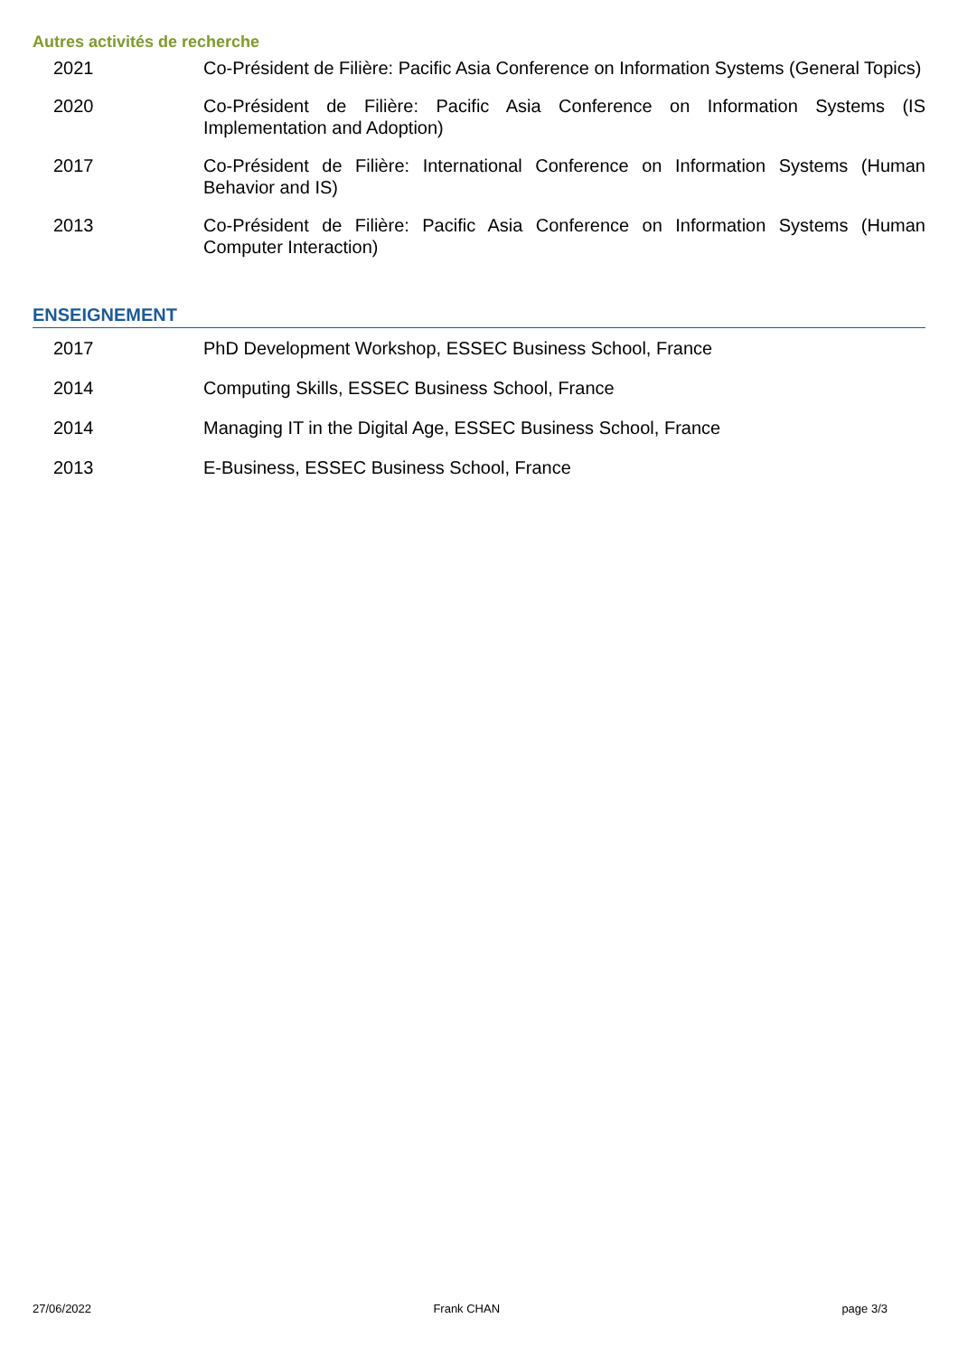Autres activités de recherche
2021 Co-Président de Filière: Pacific Asia Conference on Information Systems (General Topics)
2020 Co-Président de Filière: Pacific Asia Conference on Information Systems (IS Implementation and Adoption)
2017 Co-Président de Filière: International Conference on Information Systems (Human Behavior and IS)
2013 Co-Président de Filière: Pacific Asia Conference on Information Systems (Human Computer Interaction)
ENSEIGNEMENT
2017 PhD Development Workshop, ESSEC Business School, France
2014 Computing Skills, ESSEC Business School, France
2014 Managing IT in the Digital Age, ESSEC Business School, France
2013 E-Business, ESSEC Business School, France
27/06/2022 Frank CHAN page 3/3